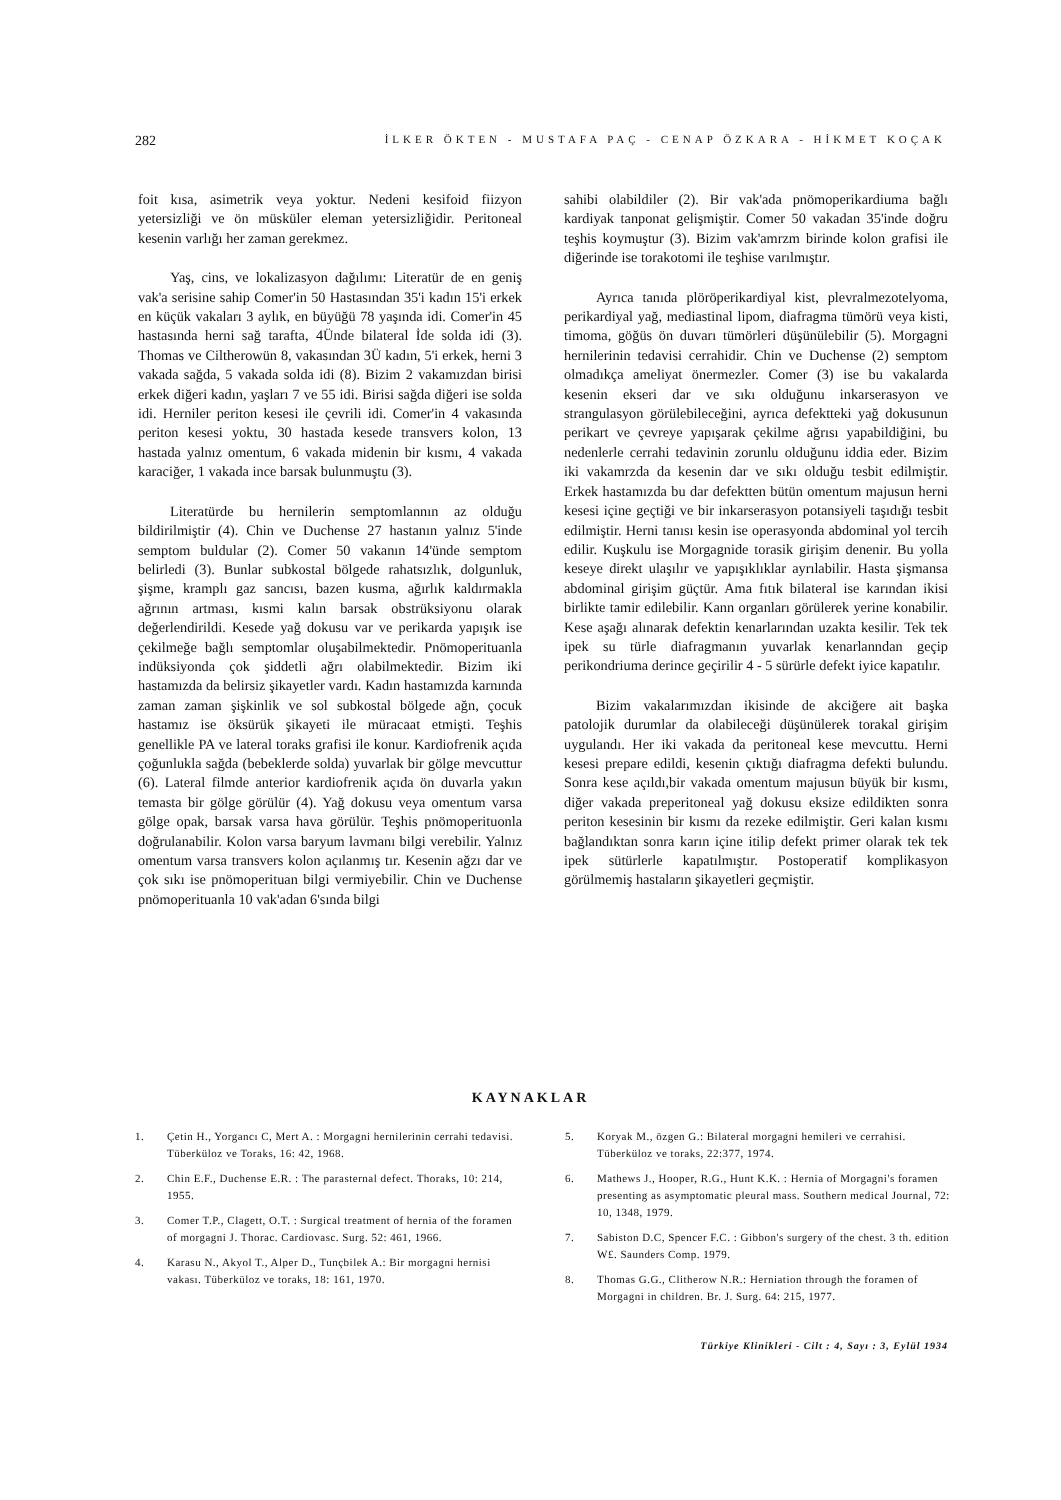282 İLKER ÖKTEN - MUSTAFA PAÇ - CENAP ÖZKARA - HİKMET KOÇAK
foit kısa, asimetrik veya yoktur. Nedeni kesifoid fiizyon yetersizliği ve ön müsküler eleman yetersizliğidir. Peritoneal kesenin varlığı her zaman gerekmez.
Yaş, cins, ve lokalizasyon dağılımı: Literatür de en geniş vak'a serisine sahip Comer'in 50 Hastasından 35'i kadın 15'i erkek en küçük vakaları 3 aylık, en büyüğü 78 yaşında idi. Comer'in 45 hastasında herni sağ tarafta, 4Ünde bilateral İde solda idi (3). Thomas ve Ciltherowün 8, vakasından 3Ü kadın, 5'i erkek, herni 3 vakada sağda, 5 vakada solda idi (8). Bizim 2 vakamızdan birisi erkek diğeri kadın, yaşları 7 ve 55 idi. Birisi sağda diğeri ise solda idi. Herniler periton kesesi ile çevrili idi. Comer'in 4 vakasında periton kesesi yoktu, 30 hastada kesede transvers kolon, 13 hastada yalnız omentum, 6 vakada midenin bir kısmı, 4 vakada karaciğer, 1 vakada ince barsak bulunmuştu (3).
Literatürde bu hernilerin semptomlannın az olduğu bildirilmiştir (4). Chin ve Duchense 27 hastanın yalnız 5'inde semptom buldular (2). Comer 50 vakanın 14'ünde semptom belirledi (3). Bunlar subkostal bölgede rahatsızlık, dolgunluk, şişme, kramplı gaz sancısı, bazen kusma, ağırlık kaldırmakla ağrının artması, kısmi kalın barsak obstrüksiyonu olarak değerlendirildi. Kesede yağ dokusu var ve perikarda yapışık ise çekilmeğe bağlı semptomlar oluşabilmektedir. Pnömoperituanla indüksiyonda çok şiddetli ağrı olabilmektedir. Bizim iki hastamızda da belirsiz şikayetler vardı. Kadın hastamızda karnında zaman zaman şişkinlik ve sol subkostal bölgede ağn, çocuk hastamız ise öksürük şikayeti ile müracaat etmişti. Teşhis genellikle PA ve lateral toraks grafisi ile konur. Kardiofrenik açıda çoğunlukla sağda (bebeklerde solda) yuvarlak bir gölge mevcuttur (6). Lateral filmde anterior kardiofrenik açıda ön duvarla yakın temasta bir gölge görülür (4). Yağ dokusu veya omentum varsa gölge opak, barsak varsa hava görülür. Teşhis pnömoperituonla doğrulanabilir. Kolon varsa baryum lavmanı bilgi verebilir. Yalnız omentum varsa transvers kolon açılanmış tır. Kesenin ağzı dar ve çok sıkı ise pnömoperituan bilgi vermiyebilir. Chin ve Duchense pnömoperituanla 10 vak'adan 6'sında bilgi
sahibi olabildiler (2). Bir vak'ada pnömoperikardiuma bağlı kardiyak tanponat gelişmiştir. Comer 50 vakadan 35'inde doğru teşhis koymuştur (3). Bizim vak'amrzm birinde kolon grafisi ile diğerinde ise torakotomi ile teşhise varılmıştır.
Ayrıca tanıda plöröperikardiyal kist, plevralmezotelyoma, perikardiyal yağ, mediastinal lipom, diafragma tümörü veya kisti, timoma, göğüs ön duvarı tümörleri düşünülebilir (5). Morgagni hernilerinin tedavisi cerrahidir. Chin ve Duchense (2) semptom olmadıkça ameliyat önermezler. Comer (3) ise bu vakalarda kesenin ekseri dar ve sıkı olduğunu inkarserasyon ve strangulasyon görülebileceğini, ayrıca defektteki yağ dokusunun perikart ve çevreye yapışarak çekilme ağrısı yapabildiğini, bu nedenlerle cerrahi tedavinin zorunlu olduğunu iddia eder. Bizim iki vakamrzda da kesenin dar ve sıkı olduğu tesbit edilmiştir. Erkek hastamızda bu dar defektten bütün omentum majusun herni kesesi içine geçtiği ve bir inkarserasyon potansiyeli taşıdığı tesbit edilmiştir. Herni tanısı kesin ise operasyonda abdominal yol tercih edilir. Kuşkulu ise Morgagnide torasik girişim denenir. Bu yolla keseye direkt ulaşılır ve yapışıklıklar ayrılabilir. Hasta şişmansa abdominal girişim güçtür. Ama fıtık bilateral ise karından ikisi birlikte tamir edilebilir. Kann organları görülerek yerine konabilir. Kese aşağı alınarak defektin kenarlarından uzakta kesilir. Tek tek ipek su türle diafragmanın yuvarlak kenarlanndan geçip perikondriuma derince geçirilir 4 - 5 sürürle defekt iyice kapatılır.
Bizim vakalarımızdan ikisinde de akciğere ait başka patolojik durumlar da olabileceği düşünülerek torakal girişim uygulandı. Her iki vakada da peritoneal kese mevcuttu. Herni kesesi prepare edildi, kesenin çıktığı diafragma defekti bulundu. Sonra kese açıldı,bir vakada omentum majusun büyük bir kısmı, diğer vakada preperitoneal yağ dokusu eksize edildikten sonra periton kesesinin bir kısmı da rezeke edilmiştir. Geri kalan kısmı bağlandıktan sonra karın içine itilip defekt primer olarak tek tek ipek sütürlerle kapatılmıştır. Postoperatif komplikasyon görülmemiş hastaların şikayetleri geçmiştir.
KAYNAKLAR
1. Çetin H., Yorgancı C, Mert A. : Morgagni hernilerinin cerrahi tedavisi. Tüberküloz ve Toraks, 16: 42, 1968.
2. Chin E.F., Duchense E.R. : The parasternal defect. Thoraks, 10: 214, 1955.
3. Comer T.P., Clagett, O.T. : Surgical treatment of hernia of the foramen of morgagni J. Thorac. Cardiovasc. Surg. 52: 461, 1966.
4. Karasu N., Akyol T., Alper D., Tunçbilek A.: Bir morgagni hernisi vakası. Tüberküloz ve toraks, 18: 161, 1970.
5. Koryak M., özgen G.: Bilateral morgagni hemileri ve cerrahisi. Tüberküloz ve toraks, 22:377, 1974.
6. Mathews J., Hooper, R.G., Hunt K.K. : Hernia of Morgagni's foramen presenting as asymptomatic pleural mass. Southern medical Journal, 72: 10, 1348, 1979.
7. Sabiston D.C, Spencer F.C. : Gibbon's surgery of the chest. 3 th. edition W£. Saunders Comp. 1979.
8. Thomas G.G., Clitherow N.R.: Herniation through the foramen of Morgagni in children. Br. J. Surg. 64: 215, 1977.
Türkiye Klinikleri - Cilt : 4, Sayı : 3, Eylül 1934